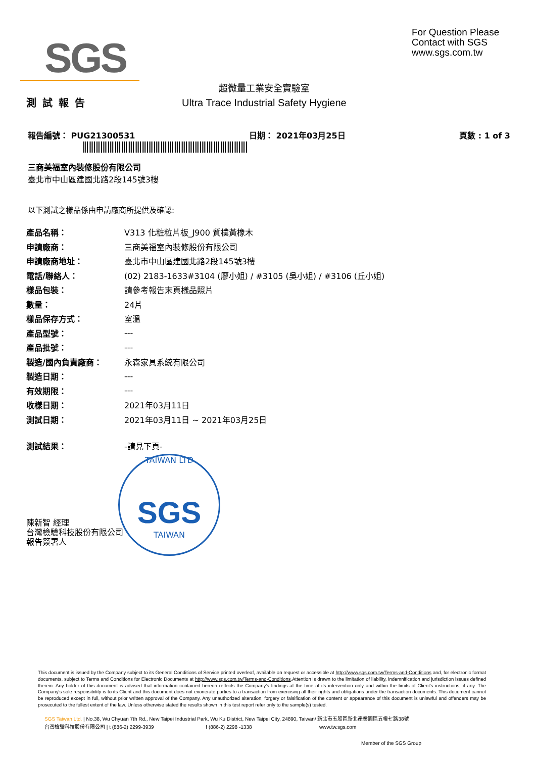SGS
For Question Please
Contact with SGS
www.sgs.com.tw
超微量工業安全實驗室
Ultra Trace Industrial Safety Hygiene
測試報告
報告編號： PUG21300531 日期： 2021年03月25日 頁數 : 1 of 3
三商美福室內裝修股份有限公司
臺北市中山區建國北路2段145號3樓
以下測試之樣品係由申請廠商所提供及確認:
| 產品名稱： | V313 化粧粒片板_J900 質樸黃橡木 |
| 申請廠商： | 三商美福室內裝修股份有限公司 |
| 申請廠商地址： | 臺北市中山區建國北路2段145號3樓 |
| 電話/聯絡人： | (02) 2183-1633#3104 (廖小姐) / #3105 (吳小姐) / #3106 (丘小姐) |
| 樣品包裝： | 請參考報告末頁樣品照片 |
| 數量： | 24片 |
| 樣品保存方式： | 室溫 |
| 產品型號： | --- |
| 產品批號： | --- |
| 製造/國內負責廠商： | 永森家具系統有限公司 |
| 製造日期： | --- |
| 有效期限： | --- |
| 收樣日期： | 2021年03月11日 |
| 測試日期： | 2021年03月11日 ~ 2021年03月25日 |
| 測試結果： | -請見下頁- |
TAIWAN LTD
SGS
TAIWAN
陳新智 經理
台灣檢驗科技股份有限公司
報告簽署人
This document is issued by the Company subject to its General Conditions of Service printed overleaf, available on request or accessible at http://www.sgs.com.tw/Terms-and-Conditions and, for electronic format documents, subject to Terms and Conditions for Electronic Documents at http://www.sgs.com.tw/Terms-and-Conditions.Attention is drawn to the limitation of liability, indemnification and jurisdiction issues defined therein. Any holder of this document is advised that information contained hereon reflects the Company's findings at the time of its intervention only and within the limits of Client's instructions, if any. The Company's sole responsibility is to its Client and this document does not exonerate parties to a transaction from exercising all their rights and obligations under the transaction documents. This document cannot be reproduced except in full, without prior written approval of the Company. Any unauthorized alteration, forgery or falsification of the content or appearance of this document is unlawful and offenders may be prosecuted to the fullest extent of the law. Unless otherwise stated the results shown in this test report refer only to the sample(s) tested.
SGS Taiwan Ltd. | No.38, Wu Chyuan 7th Rd., New Taipei Industrial Park, Wu Ku District, New Taipei City, 24890, Taiwan/ 新北市五股區新北產業園區五權七路38號
台灣檢驗科技股份有限公司 | t (886-2) 2299-3939 f (886-2) 2298 -1338 www.tw.sgs.com
Member of the SGS Group